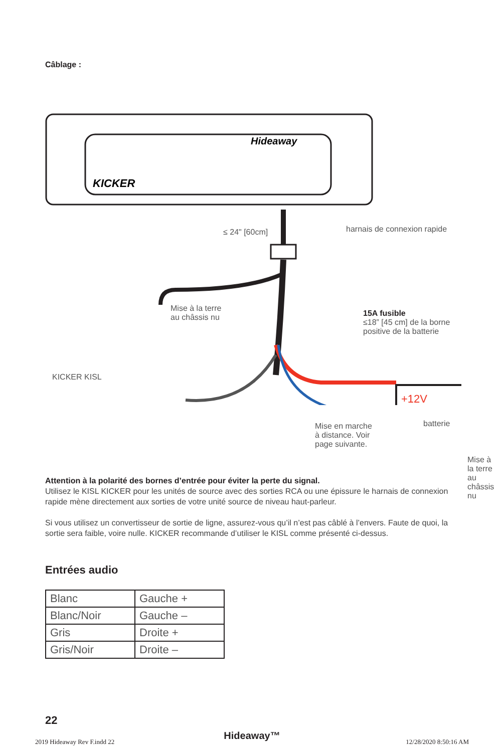Câblage :
KICKER
Hideaway
+12V
≤ 24" [60cm] harnais de connexion rapide
Mise à la terre
au châssis nu
15A fusible
≤18” [45 cm] de la borne
positive de la batterie
KICKER KISL
Mise en marche
à distance. Voir
page suivante.
batterie
Mise à la terre
au châssis nu
Attention à la polarité des bornes d’entrée pour éviter la perte du signal.
Utilisez le KISL KICKER pour les unités de source avec des sorties RCA ou une épissure le harnais de connexion rapide mène directement aux sorties de votre unité source de niveau haut-parleur.
Si vous utilisez un convertisseur de sortie de ligne, assurez-vous qu’il n’est pas câblé à l’envers. Faute de quoi, la sortie sera faible, voire nulle. KICKER recommande d’utiliser le KISL comme présenté ci-dessus.
Entrées audio
| Blanc | Gauche + |
| Blanc/Noir | Gauche – |
| Gris | Droite + |
| Gris/Noir | Droite – |
22
Hideaway™
2019 Hideaway Rev F.indd 22 12/28/2020 8:50:16 AM